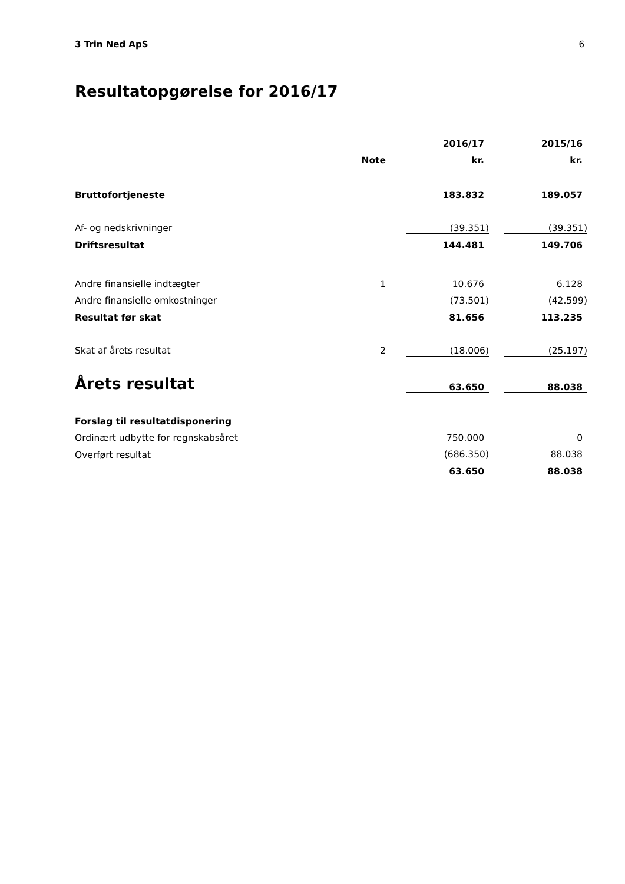3 Trin Ned ApS 6
Resultatopgørelse for 2016/17
| | | | 2016/17 | | 2015/16 |
| --- | --- | --- | --- | --- | --- |
| | Note | | kr. | | kr. |
| Bruttofortjeneste | | | 183.832 | | 189.057 |
| Af- og nedskrivninger | | | (39.351) | | (39.351) |
| Driftsresultat | | | 144.481 | | 149.706 |
| Andre finansielle indtægter | 1 | | 10.676 | | 6.128 |
| Andre finansielle omkostninger | | | (73.501) | | (42.599) |
| Resultat før skat | | | 81.656 | | 113.235 |
| Skat af årets resultat | 2 | | (18.006) | | (25.197) |
| Årets resultat | | | 63.650 | | 88.038 |
| Forslag til resultatdisponering | | | | | |
| Ordinært udbytte for regnskabsåret | | | 750.000 | | 0 |
| Overført resultat | | | (686.350) | | 88.038 |
| | | | 63.650 | | 88.038 |